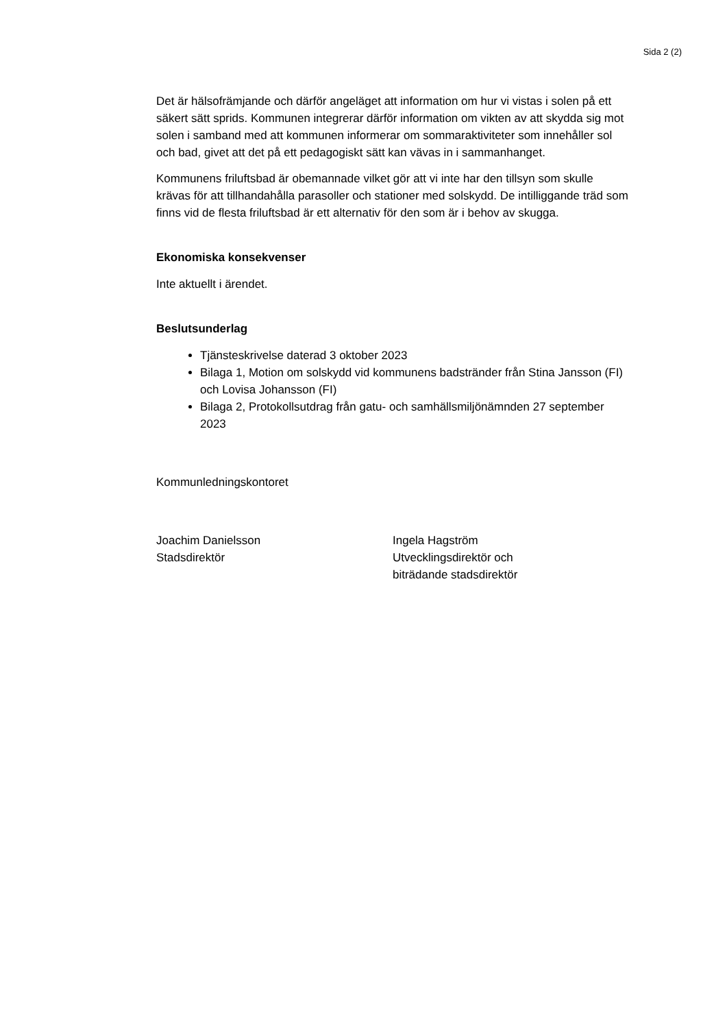Sida 2 (2)
Det är hälsofrämjande och därför angeläget att information om hur vi vistas i solen på ett säkert sätt sprids. Kommunen integrerar därför information om vikten av att skydda sig mot solen i samband med att kommunen informerar om sommaraktiviteter som innehåller sol och bad, givet att det på ett pedagogiskt sätt kan vävas in i sammanhanget.
Kommunens friluftsbad är obemannade vilket gör att vi inte har den tillsyn som skulle krävas för att tillhandahålla parasoller och stationer med solskydd. De intilliggande träd som finns vid de flesta friluftsbad är ett alternativ för den som är i behov av skugga.
Ekonomiska konsekvenser
Inte aktuellt i ärendet.
Beslutsunderlag
Tjänsteskrivelse daterad 3 oktober 2023
Bilaga 1, Motion om solskydd vid kommunens badstränder från Stina Jansson (FI) och Lovisa Johansson (FI)
Bilaga 2, Protokollsutdrag från gatu- och samhällsmiljönämnden 27 september 2023
Kommunledningskontoret
Joachim Danielsson
Stadsdirektör
Ingela Hagström
Utvecklingsdirektör och
biträdande stadsdirektör